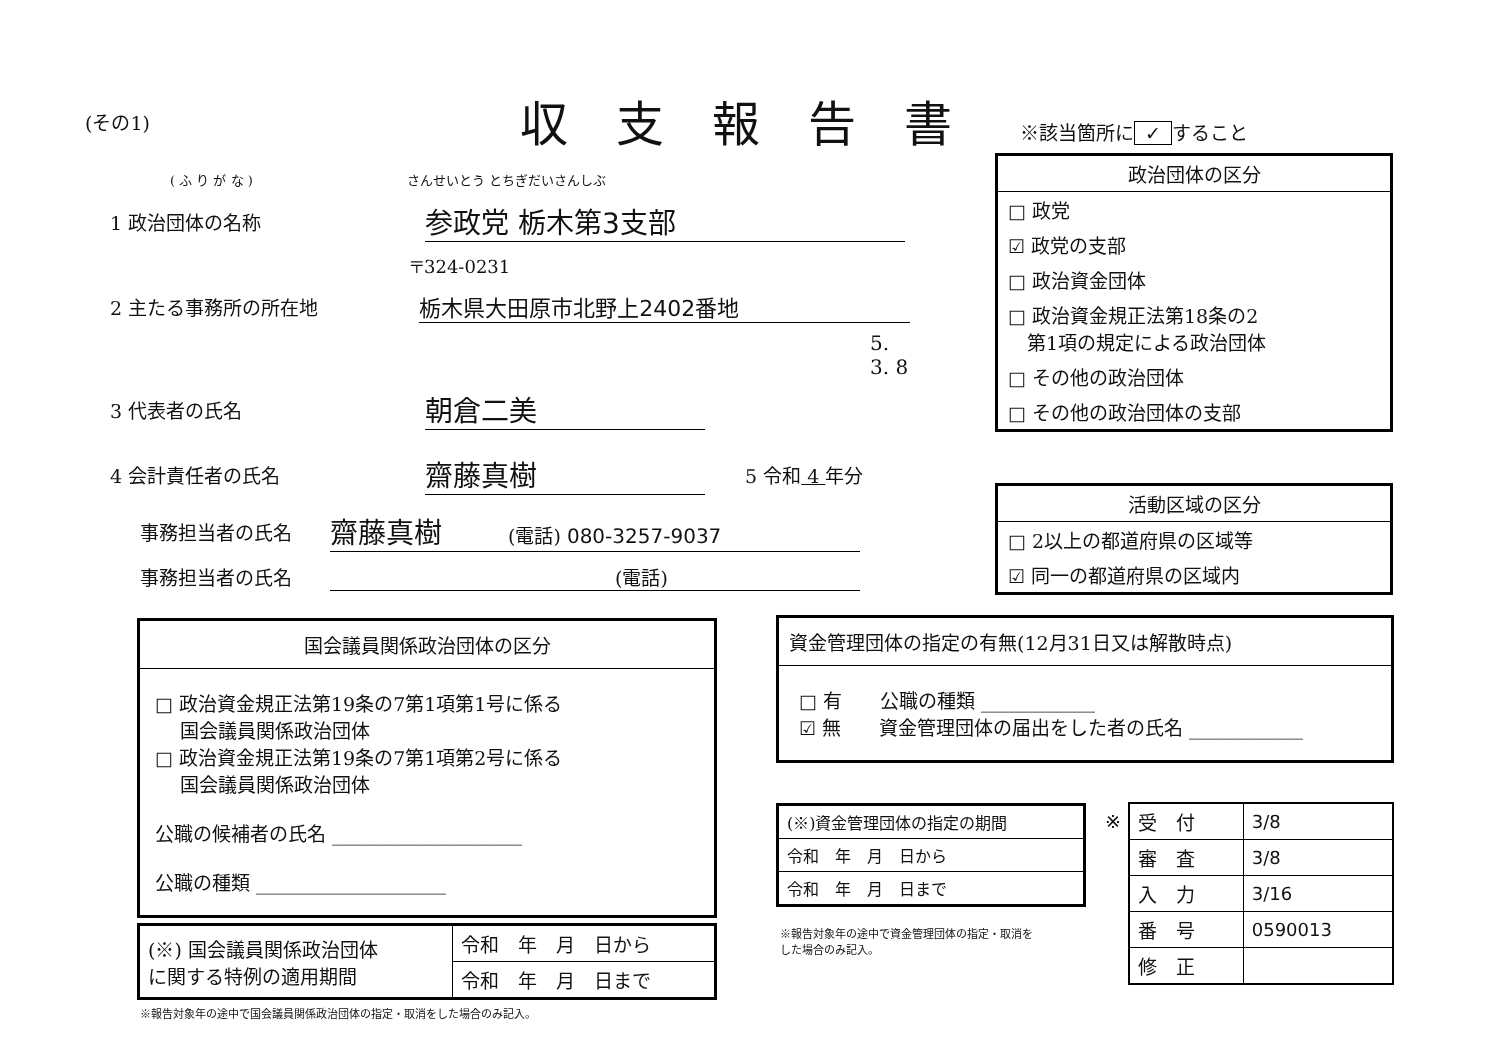(その1) 収支報告書 ※該当箇所に ✓ すること
( ふ り が な ) さんせいとう とちぎだいさんしぶ
1 政治団体の名称 参政党 栃木第3支部
〒324-0231
2 主たる事務所の所在地 栃木県大田原市北野上2402番地
5. 3. 8
3 代表者の氏名 朝倉二美
4 会計責任者の氏名 齋藤真樹 5 令和 4 年分
事務担当者の氏名 齋藤真樹 (電話) 080-3257-9037
事務担当者の氏名 (電話)
| 政治団体の区分 |
| □ 政党 |
| ☑ 政党の支部 |
| □ 政治資金団体 |
| □ 政治資金規正法第18条の2 第1項の規定による政治団体 |
| □ その他の政治団体 |
| □ その他の政治団体の支部 |
| 活動区域の区分 |
| □ 2以上の都道府県の区域等 |
| ☑ 同一の都道府県の区域内 |
| 国会議員関係政治団体の区分 |
| □ 政治資金規正法第19条の7第1項第1号に係る 国会議員関係政治団体 □ 政治資金規正法第19条の7第1項第2号に係る 国会議員関係政治団体 公職の候補者の氏名 ____________________ 公職の種類 ____________________ |
| (※) 国会議員関係政治団体 に関する特例の適用期間 | 令和 年 月 日から |
| | 令和 年 月 日まで |
※報告対象年の途中で国会議員関係政治団体の指定・取消をした場合のみ記入。
| 資金管理団体の指定の有無(12月31日又は解散時点) |
| □ 有 公職の種類 ____________ ☑ 無 資金管理団体の届出をした者の氏名 ____________ |
| (※)資金管理団体の指定の期間 |
| 令和 年 月 日から |
| 令和 年 月 日まで |
※報告対象年の途中で資金管理団体の指定・取消を
した場合のみ記入。
※
| 受 付 | 3/8 |
| 審 査 | 3/8 |
| 入 力 | 3/16 |
| 番 号 | 0590013 |
| 修 正 | |